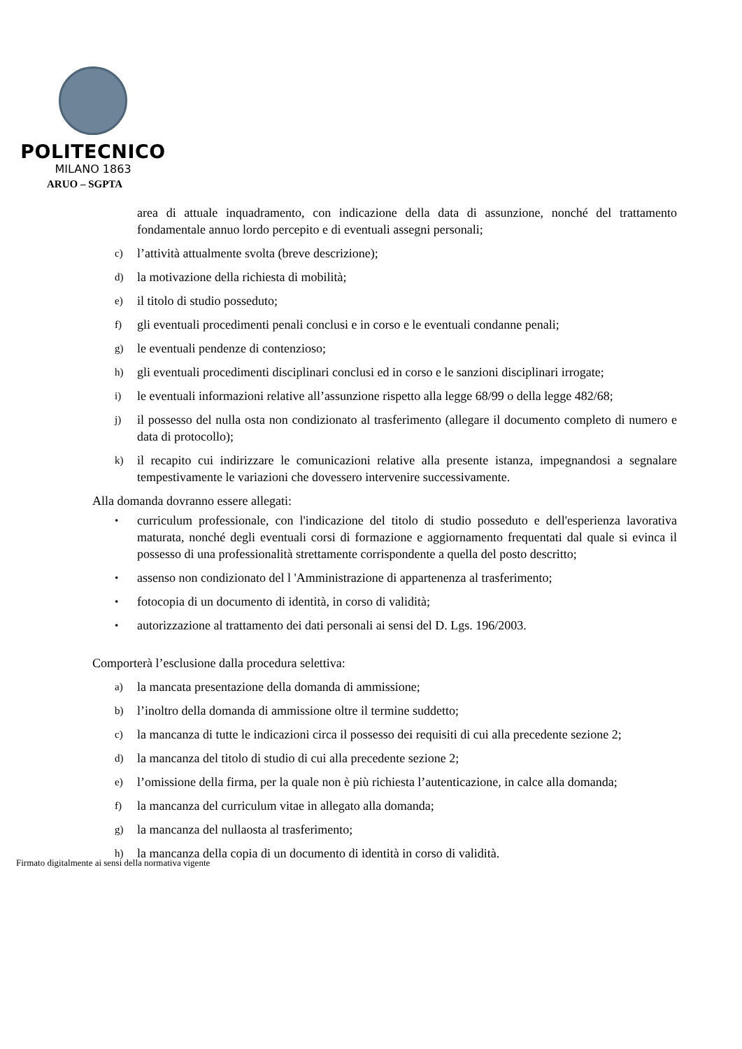POLITECNICO
MILANO 1863
ARUO – SGPTA
area di attuale inquadramento, con indicazione della data di assunzione, nonché del trattamento fondamentale annuo lordo percepito e di eventuali assegni personali;
c)
l’attività attualmente svolta (breve descrizione);
d)
la motivazione della richiesta di mobilità;
e)
il titolo di studio posseduto;
f)
gli eventuali procedimenti penali conclusi e in corso e le eventuali condanne penali;
g)
le eventuali pendenze di contenzioso;
h)
gli eventuali procedimenti disciplinari conclusi ed in corso e le sanzioni disciplinari irrogate;
i)
le eventuali informazioni relative all’assunzione rispetto alla legge 68/99 o della legge 482/68;
j)
il possesso del nulla osta non condizionato al trasferimento (allegare il documento completo di numero e data di protocollo);
k)
il recapito cui indirizzare le comunicazioni relative alla presente istanza, impegnandosi a segnalare tempestivamente le variazioni che dovessero intervenire successivamente.
Alla domanda dovranno essere allegati:
•
curriculum professionale, con l'indicazione del titolo di studio posseduto e dell'esperienza lavorativa maturata, nonché degli eventuali corsi di formazione e aggiornamento frequentati dal quale si evinca il possesso di una professionalità strettamente corrispondente a quella del posto descritto;
•
assenso non condizionato del l 'Amministrazione di appartenenza al trasferimento;
•
fotocopia di un documento di identità, in corso di validità;
•
autorizzazione al trattamento dei dati personali ai sensi del D. Lgs. 196/2003.
Comporterà l’esclusione dalla procedura selettiva:
a)
la mancata presentazione della domanda di ammissione;
b)
l’inoltro della domanda di ammissione oltre il termine suddetto;
c)
la mancanza di tutte le indicazioni circa il possesso dei requisiti di cui alla precedente sezione 2;
d)
la mancanza del titolo di studio di cui alla precedente sezione 2;
e)
l’omissione della firma, per la quale non è più richiesta l’autenticazione, in calce alla domanda;
f)
la mancanza del curriculum vitae in allegato alla domanda;
g)
la mancanza del nullaosta al trasferimento;
h)
la mancanza della copia di un documento di identità in corso di validità.
Firmato digitalmente ai sensi della normativa vigente